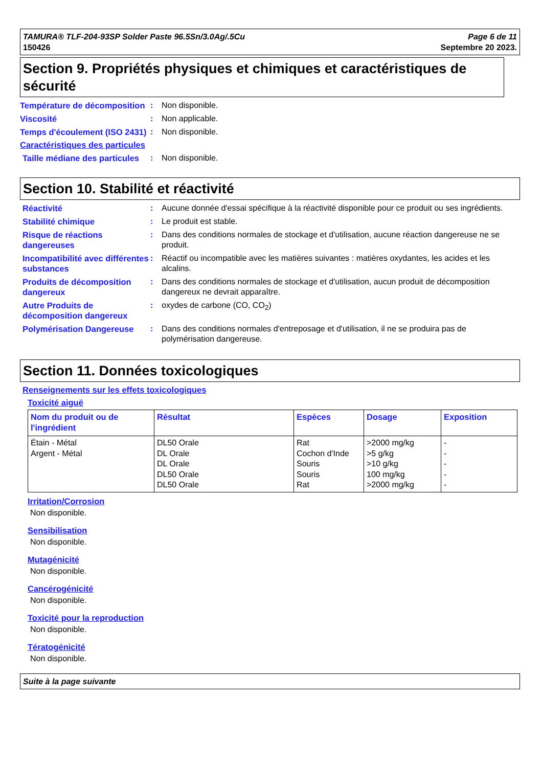TAMURA® TLF-204-93SP Solder Paste 96.5Sn/3.0Ag/.5Cu
150426
Page 6 de 11
Septembre 20 2023.
Section 9. Propriétés physiques et chimiques et caractéristiques de sécurité
Température de décomposition
: Non disponible.
Viscosité : Non applicable.
Temps d'écoulement (ISO 2431)
: Non disponible.
Caractéristiques des particules
Taille médiane des particules
: Non disponible.
Section 10. Stabilité et réactivité
Réactivité : Aucune donnée d'essai spécifique à la réactivité disponible pour ce produit ou ses ingrédients.
Stabilité chimique : Le produit est stable.
Risque de réactions dangereuses
: Dans des conditions normales de stockage et d'utilisation, aucune réaction dangereuse ne se produit.
Incompatibilité avec différentes substances
: Réactif ou incompatible avec les matières suivantes : matières oxydantes, les acides et les alcalins.
Produits de décomposition dangereux
: Dans des conditions normales de stockage et d'utilisation, aucun produit de décomposition dangereux ne devrait apparaître.
Autre Produits de décomposition dangereux
: oxydes de carbone (CO, CO<sub>2</sub>)
Polymérisation Dangereuse : Dans des conditions normales d'entreposage et d'utilisation, il ne se produira pas de polymérisation dangereuse.
Section 11. Données toxicologiques
Renseignements sur les effets toxicologiques
Toxicité aiguë
| Nom du produit ou de l'ingrédient | Résultat | Espèces | Dosage | Exposition |
| --- | --- | --- | --- | --- |
| Étain - Métal Argent - Métal | DL50 Orale DL Orale DL Orale DL50 Orale DL50 Orale | Rat Cochon d'Inde Souris Souris Rat | >2000 mg/kg >5 g/kg >10 g/kg 100 mg/kg >2000 mg/kg | - - - - - |
Irritation/Corrosion
Non disponible.
Sensibilisation
Non disponible.
Mutagénicité
Non disponible.
Cancérogénicité
Non disponible.
Toxicité pour la reproduction
Non disponible.
Tératogénicité
Non disponible.
Suite à la page suivante